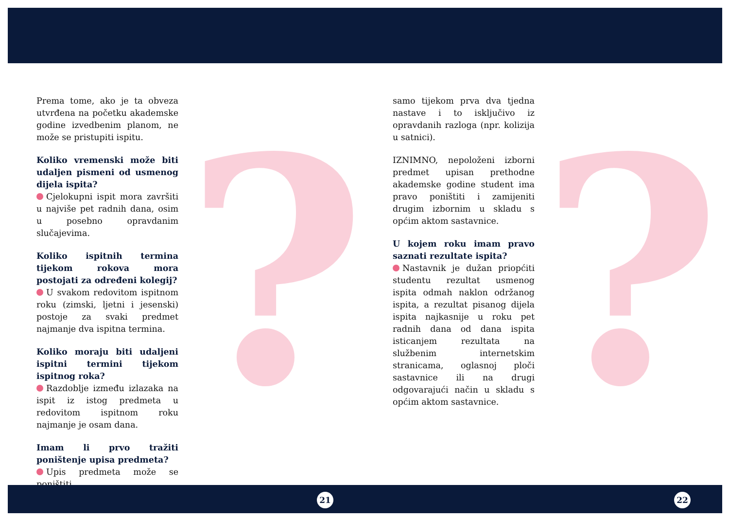? ?
Prema tome, ako je ta obveza utvrđena na početku akademske godine izvedbenim planom, ne može se pristupiti ispitu.
Koliko vremenski može biti udaljen pismeni od usmenog dijela ispita?
Cjelokupni ispit mora završiti u najviše pet radnih dana, osim u posebno opravdanim slučajevima.
Koliko ispitnih termina tijekom rokova mora postojati za određeni kolegij?
U svakom redovitom ispitnom roku (zimski, ljetni i jesenski) postoje za svaki predmet najmanje dva ispitna termina.
Koliko moraju biti udaljeni ispitni termini tijekom ispitnog roka?
Razdoblje između izlazaka na ispit iz istog predmeta u redovitom ispitnom roku najmanje je osam dana.
Imam li prvo tražiti poništenje upisa predmeta?
Upis predmeta može se poništiti
samo tijekom prva dva tjedna nastave i to isključivo iz opravdanih razloga (npr. kolizija u satnici).
IZNIMNO, nepoloženi izborni predmet upisan prethodne akademske godine student ima pravo poništiti i zamijeniti drugim izbornim u skladu s općim aktom sastavnice.
U kojem roku imam pravo saznati rezultate ispita?
Nastavnik je dužan priopćiti studentu rezultat usmenog ispita odmah naklon održanog ispita, a rezultat pisanog dijela ispita najkasnije u roku pet radnih dana od dana ispita isticanjem rezultata na službenim internetskim stranicama, oglasnoj ploči sastavnice ili na drugi odgovarajući način u skladu s općim aktom sastavnice.
21 22